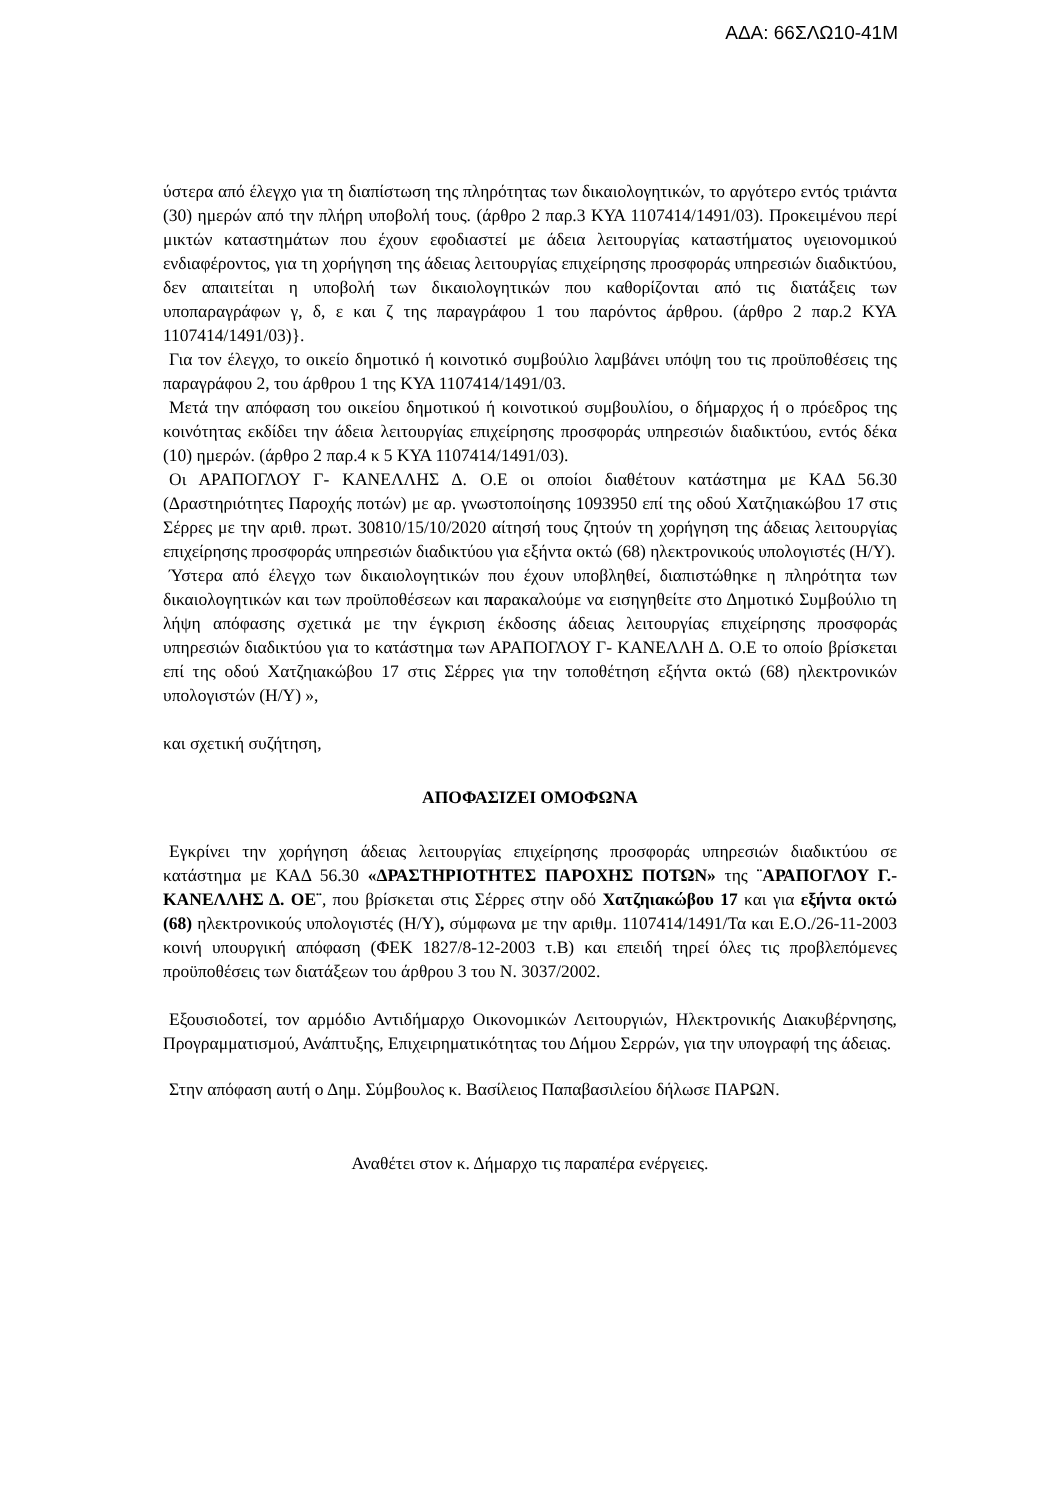ΑΔΑ: 66ΣΛΩ10-41Μ
ύστερα από έλεγχο για τη διαπίστωση της πληρότητας των δικαιολογητικών, το αργότερο εντός τριάντα (30) ημερών από την πλήρη υποβολή τους. (άρθρο 2 παρ.3 ΚΥΑ 1107414/1491/03). Προκειμένου περί μικτών καταστημάτων που έχουν εφοδιαστεί με άδεια λειτουργίας καταστήματος υγειονομικού ενδιαφέροντος, για τη χορήγηση της άδειας λειτουργίας επιχείρησης προσφοράς υπηρεσιών διαδικτύου, δεν απαιτείται η υποβολή των δικαιολογητικών που καθορίζονται από τις διατάξεις των υποπαραγράφων γ, δ, ε και ζ της παραγράφου 1 του παρόντος άρθρου. (άρθρο 2 παρ.2 ΚΥΑ 1107414/1491/03)}.
Για τον έλεγχο, το οικείο δημοτικό ή κοινοτικό συμβούλιο λαμβάνει υπόψη του τις προϋποθέσεις της παραγράφου 2, του άρθρου 1 της ΚΥΑ 1107414/1491/03.
Μετά την απόφαση του οικείου δημοτικού ή κοινοτικού συμβουλίου, ο δήμαρχος ή ο πρόεδρος της κοινότητας εκδίδει την άδεια λειτουργίας επιχείρησης προσφοράς υπηρεσιών διαδικτύου, εντός δέκα (10) ημερών. (άρθρο 2 παρ.4 κ 5 ΚΥΑ 1107414/1491/03).
Οι ΑΡΑΠΟΓΛΟΥ Γ- ΚΑΝΕΛΛΗΣ Δ. Ο.Ε οι οποίοι διαθέτουν κατάστημα με ΚΑΔ 56.30 (Δραστηριότητες Παροχής ποτών) με αρ. γνωστοποίησης 1093950 επί της οδού Χατζηιακώβου 17 στις Σέρρες με την αριθ. πρωτ. 30810/15/10/2020 αίτησή τους ζητούν τη χορήγηση της άδειας λειτουργίας επιχείρησης προσφοράς υπηρεσιών διαδικτύου για εξήντα οκτώ (68) ηλεκτρονικούς υπολογιστές (Η/Υ).
Ύστερα από έλεγχο των δικαιολογητικών που έχουν υποβληθεί, διαπιστώθηκε η πληρότητα των δικαιολογητικών και των προϋποθέσεων και παρακαλούμε να εισηγηθείτε στο Δημοτικό Συμβούλιο τη λήψη απόφασης σχετικά με την έγκριση έκδοσης άδειας λειτουργίας επιχείρησης προσφοράς υπηρεσιών διαδικτύου για το κατάστημα των ΑΡΑΠΟΓΛΟΥ Γ- ΚΑΝΕΛΛΗ Δ. Ο.Ε το οποίο βρίσκεται επί της οδού Χατζηιακώβου 17 στις Σέρρες για την τοποθέτηση εξήντα οκτώ (68) ηλεκτρονικών υπολογιστών (Η/Υ) »,
και σχετική συζήτηση,
ΑΠΟΦΑΣΙΖΕΙ ΟΜΟΦΩΝΑ
Εγκρίνει την χορήγηση άδειας λειτουργίας επιχείρησης προσφοράς υπηρεσιών διαδικτύου σε κατάστημα με ΚΑΔ 56.30 «ΔΡΑΣΤΗΡΙΟΤΗΤΕΣ ΠΑΡΟΧΗΣ ΠΟΤΩΝ» της ¨ΑΡΑΠΟΓΛΟΥ Γ.-ΚΑΝΕΛΛΗΣ Δ. ΟΕ¨, που βρίσκεται στις Σέρρες στην οδό Χατζηιακώβου 17 και για εξήντα οκτώ (68) ηλεκτρονικούς υπολογιστές (Η/Υ), σύμφωνα με την αριθμ. 1107414/1491/Τα και Ε.Ο./26-11-2003 κοινή υπουργική απόφαση (ΦΕΚ 1827/8-12-2003 τ.Β) και επειδή τηρεί όλες τις προβλεπόμενες προϋποθέσεις των διατάξεων του άρθρου 3 του Ν. 3037/2002.
Εξουσιοδοτεί, τον αρμόδιο Αντιδήμαρχο Οικονομικών Λειτουργιών, Ηλεκτρονικής Διακυβέρνησης, Προγραμματισμού, Ανάπτυξης, Επιχειρηματικότητας του Δήμου Σερρών, για την υπογραφή της άδειας.
Στην απόφαση αυτή ο Δημ. Σύμβουλος κ. Βασίλειος Παπαβασιλείου δήλωσε ΠΑΡΩΝ.
Αναθέτει στον κ. Δήμαρχο τις παραπέρα ενέργειες.